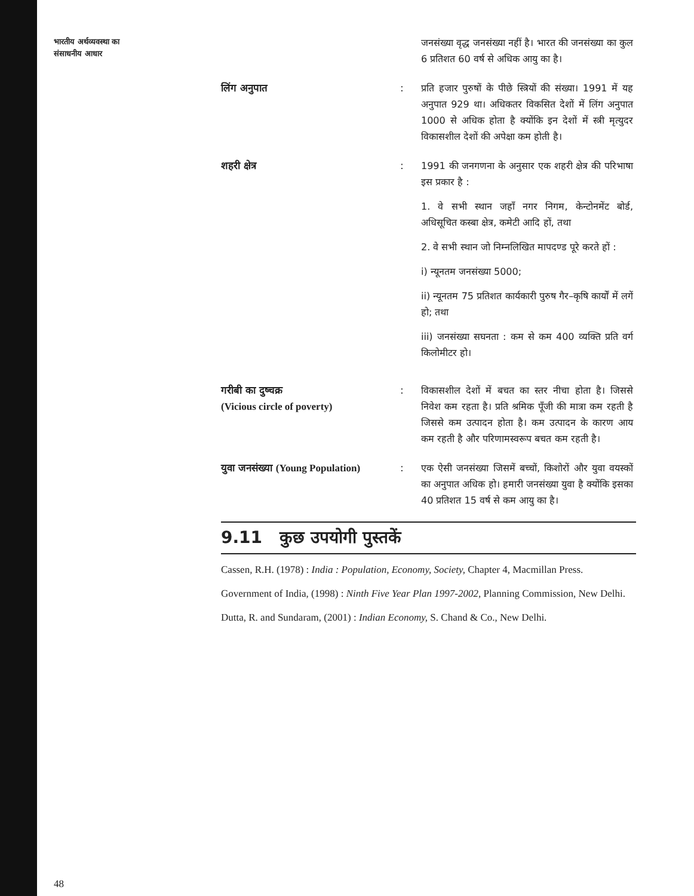भारतीय अर्थव्यवस्था का
संसाधनीय आधार
जनसंख्या वृद्ध जनसंख्या नहीं है। भारत की जनसंख्या का कुल 6 प्रतिशत 60 वर्ष से अधिक आयु का है।
लिंग अनुपात : प्रति हजार पुरुषों के पीछे स्त्रियों की संख्या। 1991 में यह अनुपात 929 था। अधिकतर विकसित देशों में लिंग अनुपात 1000 से अधिक होता है क्योंकि इन देशों में स्त्री मृत्युदर विकासशील देशों की अपेक्षा कम होती है।
शहरी क्षेत्र : 1991 की जनगणना के अनुसार एक शहरी क्षेत्र की परिभाषा इस प्रकार है :
1. वे सभी स्थान जहाँ नगर निगम, केन्टोनमेंट बोर्ड, अधिसूचित कस्बा क्षेत्र, कमेटी आदि हों, तथा
2. वे सभी स्थान जो निम्नलिखित मापदण्ड पूरे करते हों :
i) न्यूनतम जनसंख्या 5000;
ii) न्यूनतम 75 प्रतिशत कार्यकारी पुरुष गैर–कृषि कार्यों में लगें हो; तथा
iii) जनसंख्या सघनता : कम से कम 400 व्यक्ति प्रति वर्ग किलोमीटर हो।
गरीबी का दुष्चक्र
(Vicious circle of poverty)
: विकासशील देशों में बचत का स्तर नीचा होता है। जिससे निवेश कम रहता है। प्रति श्रमिक पूँजी की मात्रा कम रहती है जिससे कम उत्पादन होता है। कम उत्पादन के कारण आय कम रहती है और परिणामस्वरूप बचत कम रहती है।
युवा जनसंख्या (Young Population)
: एक ऐसी जनसंख्या जिसमें बच्चों, किशोरों और युवा वयस्कों का अनुपात अधिक हो। हमारी जनसंख्या युवा है क्योंकि इसका 40 प्रतिशत 15 वर्ष से कम आयु का है।
9.11 कुछ उपयोगी पुस्तकें
Cassen, R.H. (1978) : India : Population, Economy, Society, Chapter 4, Macmillan Press.
Government of India, (1998) : Ninth Five Year Plan 1997-2002, Planning Commission, New Delhi.
Dutta, R. and Sundaram, (2001) : Indian Economy, S. Chand & Co., New Delhi.
48